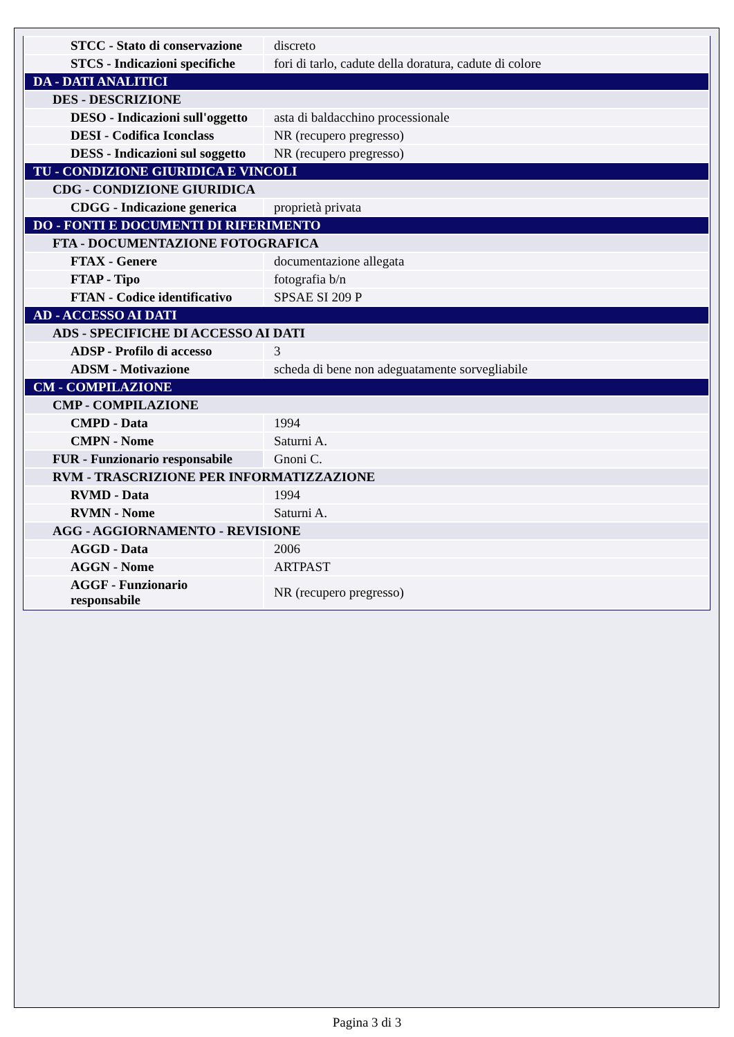| STCC - Stato di conservazione | discreto |
| STCS - Indicazioni specifiche | fori di tarlo, cadute della doratura, cadute di colore |
| DA - DATI ANALITICI | |
| DES - DESCRIZIONE | |
| DESO - Indicazioni sull'oggetto | asta di baldacchino processionale |
| DESI - Codifica Iconclass | NR (recupero pregresso) |
| DESS - Indicazioni sul soggetto | NR (recupero pregresso) |
| TU - CONDIZIONE GIURIDICA E VINCOLI | |
| CDG - CONDIZIONE GIURIDICA | |
| CDGG - Indicazione generica | proprietà privata |
| DO - FONTI E DOCUMENTI DI RIFERIMENTO | |
| FTA - DOCUMENTAZIONE FOTOGRAFICA | |
| FTAX - Genere | documentazione allegata |
| FTAP - Tipo | fotografia b/n |
| FTAN - Codice identificativo | SPSAE SI 209 P |
| AD - ACCESSO AI DATI | |
| ADS - SPECIFICHE DI ACCESSO AI DATI | |
| ADSP - Profilo di accesso | 3 |
| ADSM - Motivazione | scheda di bene non adeguatamente sorvegliabile |
| CM - COMPILAZIONE | |
| CMP - COMPILAZIONE | |
| CMPD - Data | 1994 |
| CMPN - Nome | Saturni A. |
| FUR - Funzionario responsabile | Gnoni C. |
| RVM - TRASCRIZIONE PER INFORMATIZZAZIONE | |
| RVMD - Data | 1994 |
| RVMN - Nome | Saturni A. |
| AGG - AGGIORNAMENTO - REVISIONE | |
| AGGD - Data | 2006 |
| AGGN - Nome | ARTPAST |
| AGGF - Funzionario responsabile | NR (recupero pregresso) |
Pagina 3 di 3